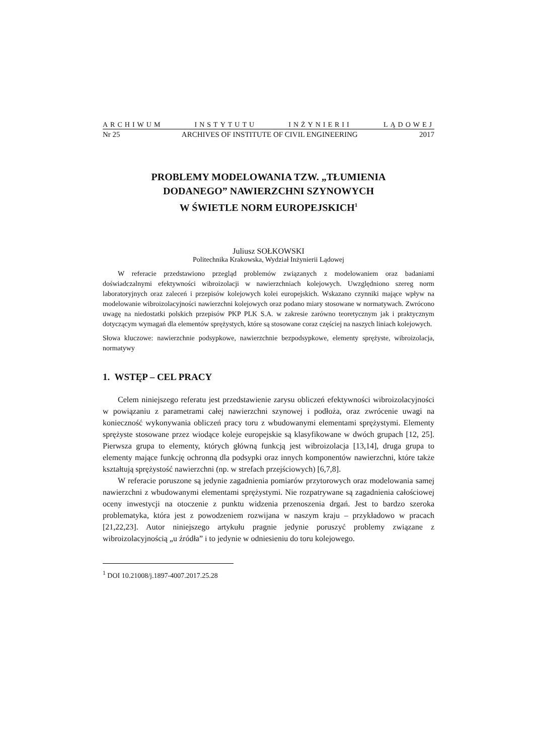ARCHIWUM INSTYTUTU INŻYNIERII LĄDOWEJ
Nr 25 ARCHIVES OF INSTITUTE OF CIVIL ENGINEERING 2017
PROBLEMY MODELOWANIA TZW. „TŁUMIENIA
DODANEGO” NAWIERZCHNI SZYNOWYCH
W ŚWIETLE NORM EUROPEJSKICH<sup>1</sup>
Juliusz SOŁKOWSKI
Politechnika Krakowska, Wydział Inżynierii Lądowej
W referacie przedstawiono przegląd problemów związanych z modelowaniem oraz badaniami doświadczalnymi efektywności wibroizolacji w nawierzchniach kolejowych. Uwzględniono szereg norm laboratoryjnych oraz zaleceń i przepisów kolejowych kolei europejskich. Wskazano czynniki mające wpływ na modelowanie wibroizolacyjności nawierzchni kolejowych oraz podano miary stosowane w normatywach. Zwrócono uwagę na niedostatki polskich przepisów PKP PLK S.A. w zakresie zarówno teoretycznym jak i praktycznym dotyczącym wymagań dla elementów sprężystych, które są stosowane coraz częściej na naszych liniach kolejowych.
Słowa kluczowe: nawierzchnie podsypkowe, nawierzchnie bezpodsypkowe, elementy sprężyste, wibroizolacja, normatywy
1. WSTĘP – CEL PRACY
Celem niniejszego referatu jest przedstawienie zarysu obliczeń efektywności wibroizolacyjności w powiązaniu z parametrami całej nawierzchni szynowej i podłoża, oraz zwrócenie uwagi na konieczność wykonywania obliczeń pracy toru z wbudowanymi elementami sprężystymi. Elementy sprężyste stosowane przez wiodące koleje europejskie są klasyfikowane w dwóch grupach [12, 25]. Pierwsza grupa to elementy, których główną funkcją jest wibroizolacja [13,14], druga grupa to elementy mające funkcję ochronną dla podsypki oraz innych komponentów nawierzchni, które także kształtują sprężystość nawierzchni (np. w strefach przejściowych) [6,7,8].
W referacie poruszone są jedynie zagadnienia pomiarów przytorowych oraz modelowania samej nawierzchni z wbudowanymi elementami sprężystymi. Nie rozpatrywane są zagadnienia całościowej oceny inwestycji na otoczenie z punktu widzenia przenoszenia drgań. Jest to bardzo szeroka problematyka, która jest z powodzeniem rozwijana w naszym kraju – przykładowo w pracach [21,22,23]. Autor niniejszego artykułu pragnie jedynie poruszyć problemy związane z wibroizolacyjnością „u źródła” i to jedynie w odniesieniu do toru kolejowego.
<sup>1</sup> DOI 10.21008/j.1897-4007.2017.25.28